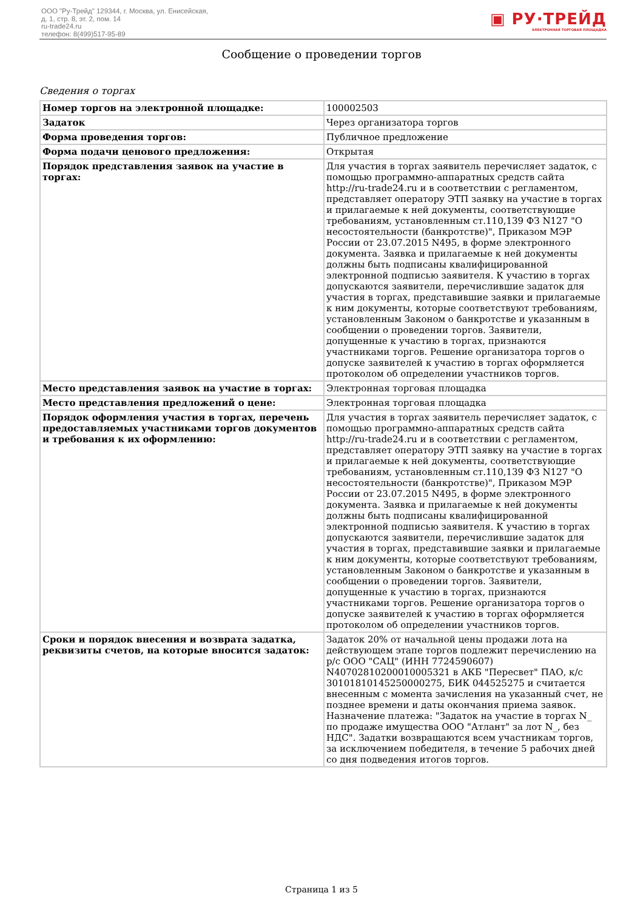ООО "Ру-Трейд" 129344, г. Москва, ул. Енисейская,
д. 1, стр. 8, эт. 2, пом. 14
ru-trade24.ru
телефон: 8(499)517-95-89
▣ РУ·ТРЕЙД
ЭЛЕКТРОННАЯ ТОРГОВАЯ ПЛОЩАДКА
Сообщение о проведении торгов
Сведения о торгах
| Номер торгов на электронной площадке: | 100002503 |
| Задаток | Через организатора торгов |
| Форма проведения торгов: | Публичное предложение |
| Форма подачи ценового предложения: | Открытая |
| Порядок представления заявок на участие в торгах: | Для участия в торгах заявитель перечисляет задаток, с помощью программно-аппаратных средств сайта http://ru-trade24.ru и в соответствии с регламентом, представляет оператору ЭТП заявку на участие в торгах и прилагаемые к ней документы, соответствующие требованиям, установленным ст.110,139 ФЗ N127 "О несостоятельности (банкротстве)", Приказом МЭР России от 23.07.2015 N495, в форме электронного документа. Заявка и прилагаемые к ней документы должны быть подписаны квалифицированной электронной подписью заявителя. К участию в торгах допускаются заявители, перечислившие задаток для участия в торгах, представившие заявки и прилагаемые к ним документы, которые соответствуют требованиям, установленным Законом о банкротстве и указанным в сообщении о проведении торгов. Заявители, допущенные к участию в торгах, признаются участниками торгов. Решение организатора торгов о допуске заявителей к участию в торгах оформляется протоколом об определении участников торгов. |
| Место представления заявок на участие в торгах: | Электронная торговая площадка |
| Место представления предложений о цене: | Электронная торговая площадка |
| Порядок оформления участия в торгах, перечень предоставляемых участниками торгов документов и требования к их оформлению: | Для участия в торгах заявитель перечисляет задаток, с помощью программно-аппаратных средств сайта http://ru-trade24.ru и в соответствии с регламентом, представляет оператору ЭТП заявку на участие в торгах и прилагаемые к ней документы, соответствующие требованиям, установленным ст.110,139 ФЗ N127 "О несостоятельности (банкротстве)", Приказом МЭР России от 23.07.2015 N495, в форме электронного документа. Заявка и прилагаемые к ней документы должны быть подписаны квалифицированной электронной подписью заявителя. К участию в торгах допускаются заявители, перечислившие задаток для участия в торгах, представившие заявки и прилагаемые к ним документы, которые соответствуют требованиям, установленным Законом о банкротстве и указанным в сообщении о проведении торгов. Заявители, допущенные к участию в торгах, признаются участниками торгов. Решение организатора торгов о допуске заявителей к участию в торгах оформляется протоколом об определении участников торгов. |
| Сроки и порядок внесения и возврата задатка, реквизиты счетов, на которые вносится задаток: | Задаток 20% от начальной цены продажи лота на действующем этапе торгов подлежит перечислению на р/с ООО "САЦ" (ИНН 7724590607) N40702810200010005321 в АКБ "Пересвет" ПАО, к/с 30101810145250000275, БИК 044525275 и считается внесенным с момента зачисления на указанный счет, не позднее времени и даты окончания приема заявок. Назначение платежа: "Задаток на участие в торгах N_ по продаже имущества ООО "Атлант" за лот N_, без НДС". Задатки возвращаются всем участникам торгов, за исключением победителя, в течение 5 рабочих дней со дня подведения итогов торгов. |
Страница 1 из 5